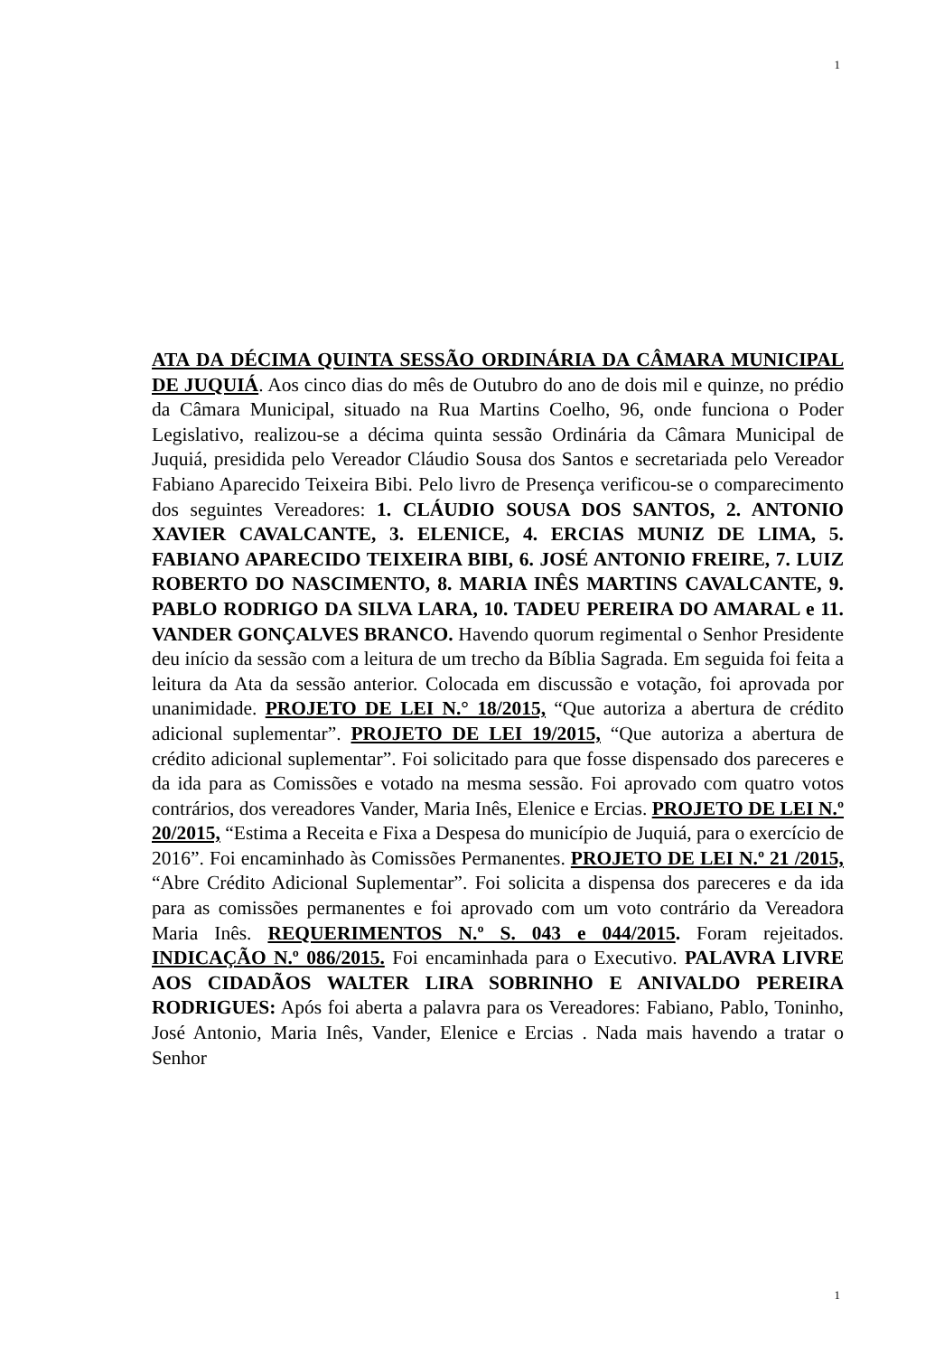1
ATA DA DÉCIMA QUINTA SESSÃO ORDINÁRIA DA CÂMARA MUNICIPAL DE JUQUIÁ. Aos cinco dias do mês de Outubro do ano de dois mil e quinze, no prédio da Câmara Municipal, situado na Rua Martins Coelho, 96, onde funciona o Poder Legislativo, realizou-se a décima quinta sessão Ordinária da Câmara Municipal de Juquiá, presidida pelo Vereador Cláudio Sousa dos Santos e secretariada pelo Vereador Fabiano Aparecido Teixeira Bibi. Pelo livro de Presença verificou-se o comparecimento dos seguintes Vereadores: 1. CLÁUDIO SOUSA DOS SANTOS, 2. ANTONIO XAVIER CAVALCANTE, 3. ELENICE, 4. ERCIAS MUNIZ DE LIMA, 5. FABIANO APARECIDO TEIXEIRA BIBI, 6. JOSÉ ANTONIO FREIRE, 7. LUIZ ROBERTO DO NASCIMENTO, 8. MARIA INÊS MARTINS CAVALCANTE, 9. PABLO RODRIGO DA SILVA LARA, 10. TADEU PEREIRA DO AMARAL e 11. VANDER GONÇALVES BRANCO. Havendo quorum regimental o Senhor Presidente deu início da sessão com a leitura de um trecho da Bíblia Sagrada. Em seguida foi feita a leitura da Ata da sessão anterior. Colocada em discussão e votação, foi aprovada por unanimidade. PROJETO DE LEI N.° 18/2015, “Que autoriza a abertura de crédito adicional suplementar”. PROJETO DE LEI 19/2015, “Que autoriza a abertura de crédito adicional suplementar”. Foi solicitado para que fosse dispensado dos pareceres e da ida para as Comissões e votado na mesma sessão. Foi aprovado com quatro votos contrários, dos vereadores Vander, Maria Inês, Elenice e Ercias. PROJETO DE LEI N.º 20/2015, “Estima a Receita e Fixa a Despesa do município de Juquiá, para o exercício de 2016”. Foi encaminhado às Comissões Permanentes. PROJETO DE LEI N.º 21 /2015, “Abre Crédito Adicional Suplementar”. Foi solicita a dispensa dos pareceres e da ida para as comissões permanentes e foi aprovado com um voto contrário da Vereadora Maria Inês. REQUERIMENTOS N.º S. 043 e 044/2015. Foram rejeitados. INDICAÇÃO N.º 086/2015. Foi encaminhada para o Executivo. PALAVRA LIVRE AOS CIDADÃOS WALTER LIRA SOBRINHO E ANIVALDO PEREIRA RODRIGUES: Após foi aberta a palavra para os Vereadores: Fabiano, Pablo, Toninho, José Antonio, Maria Inês, Vander, Elenice e Ercias . Nada mais havendo a tratar o Senhor
1